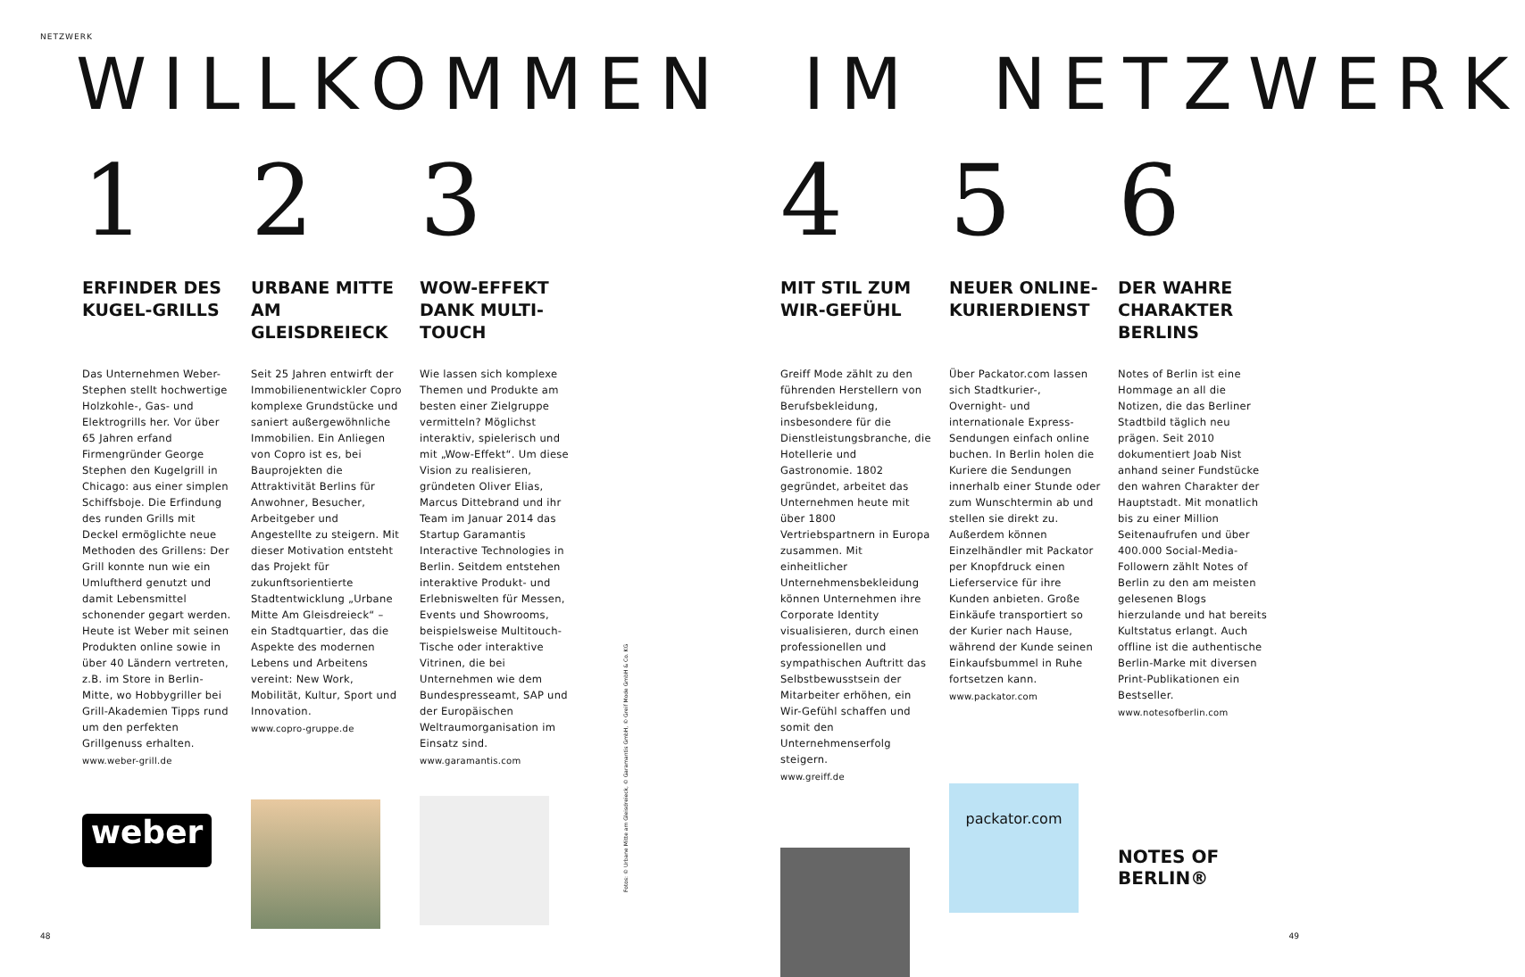NETZWERK
WILLKOMMEN IM NETZWERK
1
ERFINDER DES KUGEL-GRILLS
Das Unternehmen Weber-Stephen stellt hochwertige Holzkohle-, Gas- und Elektrogrills her. Vor über 65 Jahren erfand Firmengründer George Stephen den Kugelgrill in Chicago: aus einer simplen Schiffsboje. Die Erfindung des runden Grills mit Deckel ermöglichte neue Methoden des Grillens: Der Grill konnte nun wie ein Umluftherd genutzt und damit Lebensmittel schonender gegart werden. Heute ist Weber mit seinen Produkten online sowie in über 40 Ländern vertreten, z.B. im Store in Berlin-Mitte, wo Hobbygriller bei Grill-Akademien Tipps rund um den perfekten Grillgenuss erhalten.
www.weber-grill.de
weber
2
URBANE MITTE AM GLEISDREIECK
Seit 25 Jahren entwirft der Immobilienentwickler Copro komplexe Grundstücke und saniert außergewöhnliche Immobilien. Ein Anliegen von Copro ist es, bei Bauprojekten die Attraktivität Berlins für Anwohner, Besucher, Arbeitgeber und Angestellte zu steigern. Mit dieser Motivation entsteht das Projekt für zukunftsorientierte Stadtentwicklung „Urbane Mitte Am Gleisdreieck“ – ein Stadtquartier, das die Aspekte des modernen Lebens und Arbeitens vereint: New Work, Mobilität, Kultur, Sport und Innovation.
www.copro-gruppe.de
3
WOW-EFFEKT DANK MULTI-TOUCH
Wie lassen sich komplexe Themen und Produkte am besten einer Zielgruppe vermitteln? Möglichst interaktiv, spielerisch und mit „Wow-Effekt“. Um diese Vision zu realisieren, gründeten Oliver Elias, Marcus Dittebrand und ihr Team im Januar 2014 das Startup Garamantis Interactive Technologies in Berlin. Seitdem entstehen interaktive Produkt- und Erlebniswelten für Messen, Events und Showrooms, beispielsweise Multitouch-Tische oder interaktive Vitrinen, die bei Unternehmen wie dem Bundespresseamt, SAP und der Europäischen Weltraumorganisation im Einsatz sind.
www.garamantis.com
4
MIT STIL ZUM WIR-GEFÜHL
Greiff Mode zählt zu den führenden Herstellern von Berufsbekleidung, insbesondere für die Dienstleistungsbranche, die Hotellerie und Gastronomie. 1802 gegründet, arbeitet das Unternehmen heute mit über 1800 Vertriebspartnern in Europa zusammen. Mit einheitlicher Unternehmensbekleidung können Unternehmen ihre Corporate Identity visualisieren, durch einen professionellen und sympathischen Auftritt das Selbstbewusstsein der Mitarbeiter erhöhen, ein Wir-Gefühl schaffen und somit den Unternehmenserfolg steigern.
www.greiff.de
5
NEUER ONLINE-KURIERDIENST
Über Packator.com lassen sich Stadtkurier-, Overnight- und internationale Express-Sendungen einfach online buchen. In Berlin holen die Kuriere die Sendungen innerhalb einer Stunde oder zum Wunschtermin ab und stellen sie direkt zu. Außerdem können Einzelhändler mit Packator per Knopfdruck einen Lieferservice für ihre Kunden anbieten. Große Einkäufe transportiert so der Kurier nach Hause, während der Kunde seinen Einkaufsbummel in Ruhe fortsetzen kann.
www.packator.com
packator.com
6
DER WAHRE CHARAKTER BERLINS
Notes of Berlin ist eine Hommage an all die Notizen, die das Berliner Stadtbild täglich neu prägen. Seit 2010 dokumentiert Joab Nist anhand seiner Fundstücke den wahren Charakter der Hauptstadt. Mit monatlich bis zu einer Million Seitenaufrufen und über 400.000 Social-Media-Followern zählt Notes of Berlin zu den am meisten gelesenen Blogs hierzulande und hat bereits Kultstatus erlangt. Auch offline ist die authentische Berlin-Marke mit diversen Print-Publikationen ein Bestseller.
www.notesofberlin.com
NOTES OF BERLIN®
Fotos: © Urbane Mitte am Gleisdreieck, © Garamantis GmbH, © Greif Mode GmbH & Co. KG
48 49